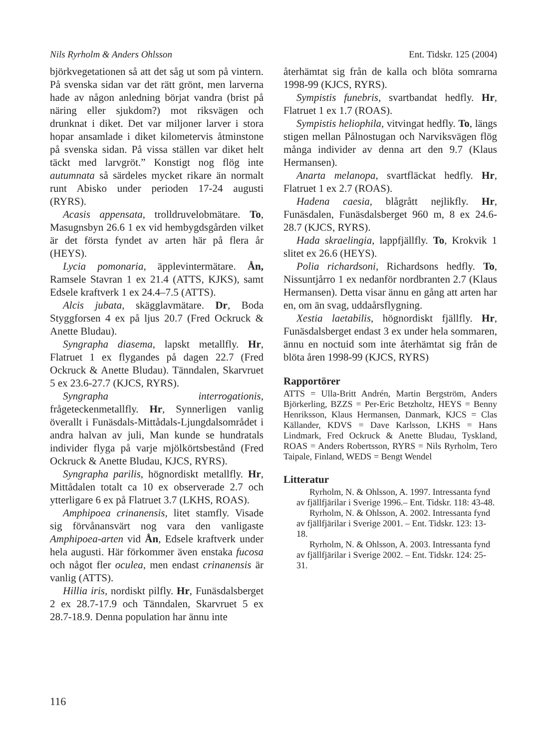Nils Ryrholm & Anders Ohlsson Ent. Tidskr. 125 (2004)
björkvegetationen så att det såg ut som på vintern. På svenska sidan var det rätt grönt, men larverna hade av någon anledning börjat vandra (brist på näring eller sjukdom?) mot riksvägen och drunknat i diket. Det var miljoner larver i stora hopar ansamlade i diket kilometervis åtminstone på svenska sidan. På vissa ställen var diket helt täckt med larvgröt.” Konstigt nog flög inte autumnata så särdeles mycket rikare än normalt runt Abisko under perioden 17-24 augusti (RYRS).
Acasis appensata, trolldruvelobmätare. To, Masugnsbyn 26.6 1 ex vid hembygdsgården vilket är det första fyndet av arten här på flera år (HEYS).
Lycia pomonaria, äpplevintermätare. Ån, Ramsele Stavran 1 ex 21.4 (ATTS, KJKS), samt Edsele kraftverk 1 ex 24.4–7.5 (ATTS).
Alcis jubata, skägglavmätare. Dr, Boda Styggforsen 4 ex på ljus 20.7 (Fred Ockruck & Anette Bludau).
Syngrapha diasema, lapskt metallfly. Hr, Flatruet 1 ex flygandes på dagen 22.7 (Fred Ockruck & Anette Bludau). Tänndalen, Skarvruet 5 ex 23.6-27.7 (KJCS, RYRS).
Syngrapha interrogationis, frågeteckenmetallfly. Hr, Synnerligen vanlig överallt i Funäsdals-Mittådals-Ljungdalsområdet i andra halvan av juli, Man kunde se hundratals individer flyga på varje mjölkörtsbestånd (Fred Ockruck & Anette Bludau, KJCS, RYRS).
Syngrapha parilis, högnordiskt metallfly. Hr, Mittådalen totalt ca 10 ex observerade 2.7 och ytterligare 6 ex på Flatruet 3.7 (LKHS, ROAS).
Amphipoea crinanensis, litet stamfly. Visade sig förvånansvärt nog vara den vanligaste Amphipoea-arten vid Ån, Edsele kraftverk under hela augusti. Här förkommer även enstaka fucosa och något fler oculea, men endast crinanensis är vanlig (ATTS).
Hillia iris, nordiskt pilfly. Hr, Funäsdalsberget 2 ex 28.7-17.9 och Tänndalen, Skarvruet 5 ex 28.7-18.9. Denna population har ännu inte
återhämtat sig från de kalla och blöta somrarna 1998-99 (KJCS, RYRS).
Sympistis funebris, svartbandat hedfly. Hr, Flatruet 1 ex 1.7 (ROAS).
Sympistis heliophila, vitvingat hedfly. To, längs stigen mellan Pålnostugan och Narviksvägen flög många individer av denna art den 9.7 (Klaus Hermansen).
Anarta melanopa, svartfläckat hedfly. Hr, Flatruet 1 ex 2.7 (ROAS).
Hadena caesia, blågrått nejlikfly. Hr, Funäsdalen, Funäsdalsberget 960 m, 8 ex 24.6-28.7 (KJCS, RYRS).
Hada skraelingia, lappfjällfly. To, Krokvik 1 slitet ex 26.6 (HEYS).
Polia richardsoni, Richardsons hedfly. To, Nissuntjårro 1 ex nedanför nordbranten 2.7 (Klaus Hermansen). Detta visar ännu en gång att arten har en, om än svag, uddaårsflygning.
Xestia laetabilis, högnordiskt fjällfly. Hr, Funäsdalsberget endast 3 ex under hela sommaren, ännu en noctuid som inte återhämtat sig från de blöta åren 1998-99 (KJCS, RYRS)
Rapportörer
ATTS = Ulla-Britt Andrén, Martin Bergström, Anders Björkerling, BZZS = Per-Eric Betzholtz, HEYS = Benny Henriksson, Klaus Hermansen, Danmark, KJCS = Clas Källander, KDVS = Dave Karlsson, LKHS = Hans Lindmark, Fred Ockruck & Anette Bludau, Tyskland, ROAS = Anders Robertsson, RYRS = Nils Ryrholm, Tero Taipale, Finland, WEDS = Bengt Wendel
Litteratur
Ryrholm, N. & Ohlsson, A. 1997. Intressanta fynd av fjällfjärilar i Sverige 1996.– Ent. Tidskr. 118: 43-48.
Ryrholm, N. & Ohlsson, A. 2002. Intressanta fynd av fjällfjärilar i Sverige 2001. – Ent. Tidskr. 123: 13-18.
Ryrholm, N. & Ohlsson, A. 2003. Intressanta fynd av fjällfjärilar i Sverige 2002. – Ent. Tidskr. 124: 25-31.
116